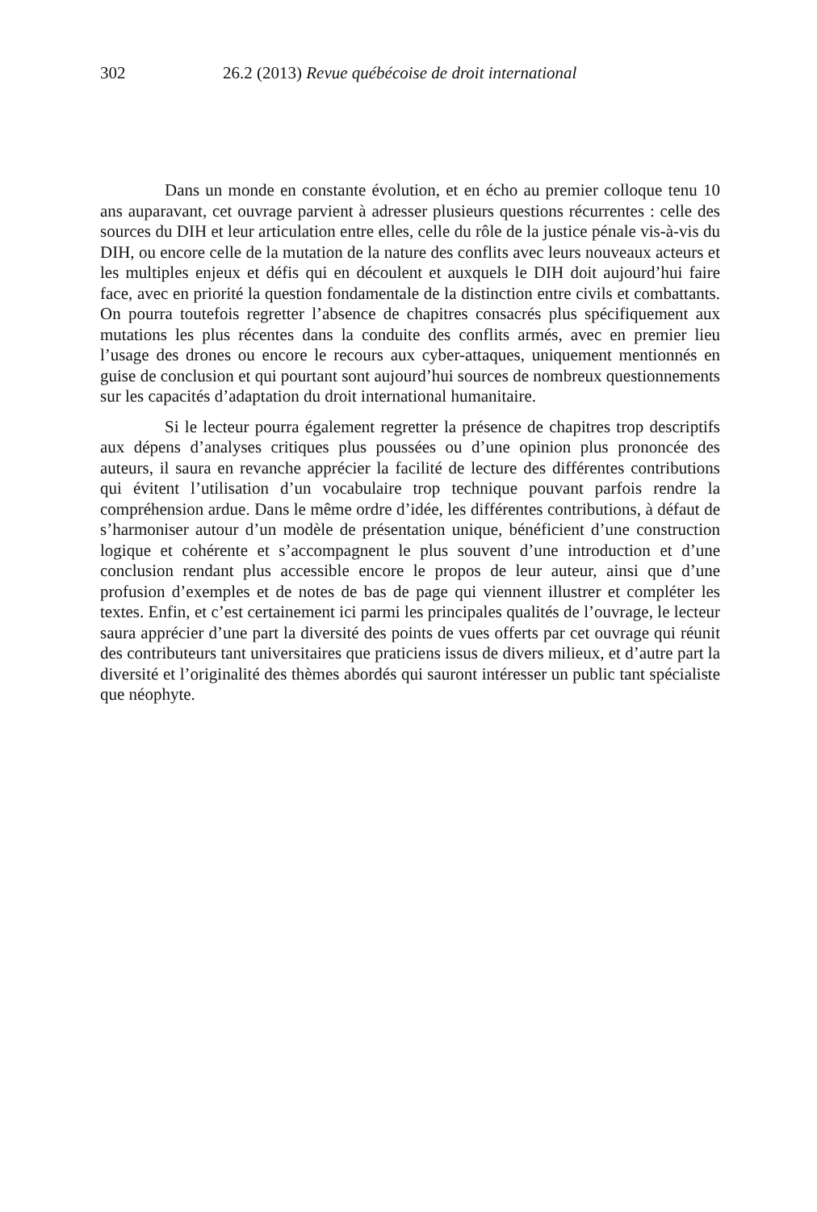302 26.2 (2013) Revue québécoise de droit international
Dans un monde en constante évolution, et en écho au premier colloque tenu 10 ans auparavant, cet ouvrage parvient à adresser plusieurs questions récurrentes : celle des sources du DIH et leur articulation entre elles, celle du rôle de la justice pénale vis-à-vis du DIH, ou encore celle de la mutation de la nature des conflits avec leurs nouveaux acteurs et les multiples enjeux et défis qui en découlent et auxquels le DIH doit aujourd’hui faire face, avec en priorité la question fondamentale de la distinction entre civils et combattants. On pourra toutefois regretter l’absence de chapitres consacrés plus spécifiquement aux mutations les plus récentes dans la conduite des conflits armés, avec en premier lieu l’usage des drones ou encore le recours aux cyber-attaques, uniquement mentionnés en guise de conclusion et qui pourtant sont aujourd’hui sources de nombreux questionnements sur les capacités d’adaptation du droit international humanitaire.
Si le lecteur pourra également regretter la présence de chapitres trop descriptifs aux dépens d’analyses critiques plus poussées ou d’une opinion plus prononcée des auteurs, il saura en revanche apprécier la facilité de lecture des différentes contributions qui évitent l’utilisation d’un vocabulaire trop technique pouvant parfois rendre la compréhension ardue. Dans le même ordre d’idée, les différentes contributions, à défaut de s’harmoniser autour d’un modèle de présentation unique, bénéficient d’une construction logique et cohérente et s’accompagnent le plus souvent d’une introduction et d’une conclusion rendant plus accessible encore le propos de leur auteur, ainsi que d’une profusion d’exemples et de notes de bas de page qui viennent illustrer et compléter les textes. Enfin, et c’est certainement ici parmi les principales qualités de l’ouvrage, le lecteur saura apprécier d’une part la diversité des points de vues offerts par cet ouvrage qui réunit des contributeurs tant universitaires que praticiens issus de divers milieux, et d’autre part la diversité et l’originalité des thèmes abordés qui sauront intéresser un public tant spécialiste que néophyte.